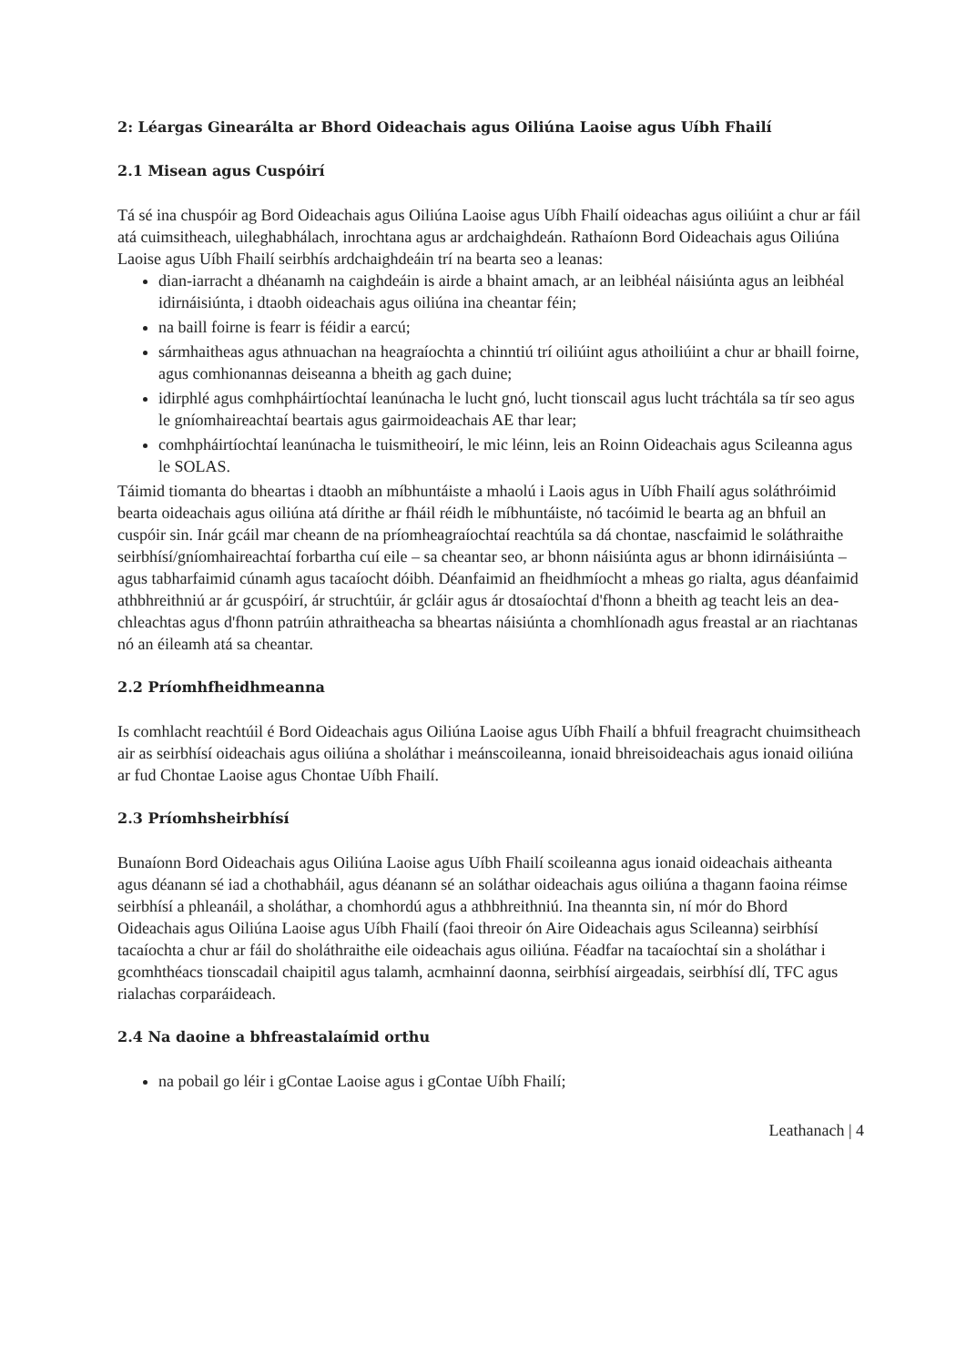2: Léargas Ginearálta ar Bhord Oideachais agus Oiliúna Laoise agus Uíbh Fhailí
2.1 Misean agus Cuspóirí
Tá sé ina chuspóir ag Bord Oideachais agus Oiliúna Laoise agus Uíbh Fhailí oideachas agus oiliúint a chur ar fáil atá cuimsitheach, uileghabhálach, inrochtana agus ar ardchaighdeán. Rathaíonn Bord Oideachais agus Oiliúna Laoise agus Uíbh Fhailí seirbhís ardchaighdeáin trí na bearta seo a leanas:
dian-iarracht a dhéanamh na caighdeáin is airde a bhaint amach, ar an leibhéal náisiúnta agus an leibhéal idirnáisiúnta, i dtaobh oideachais agus oiliúna ina cheantar féin;
na baill foirne is fearr is féidir a earcú;
sármhaitheas agus athnuachan na heagraíochta a chinntiú trí oiliúint agus athoiliúint a chur ar bhaill foirne, agus comhionannas deiseanna a bheith ag gach duine;
idirphlé agus comhpháirtíochtaí leanúnacha le lucht gnó, lucht tionscail agus lucht tráchtála sa tír seo agus le gníomhaireachtaí beartais agus gairmoideachais AE thar lear;
comhpháirtíochtaí leanúnacha le tuismitheoirí, le mic léinn, leis an Roinn Oideachais agus Scileanna agus le SOLAS.
Táimid tiomanta do bheartas i dtaobh an míbhuntáiste a mhaolú i Laois agus in Uíbh Fhailí agus soláthróimid bearta oideachais agus oiliúna atá dírithe ar fháil réidh le míbhuntáiste, nó tacóimid le bearta ag an bhfuil an cuspóir sin. Inár gcáil mar cheann de na príomheagraíochtaí reachtúla sa dá chontae, nascfaimid le soláthraithe seirbhísí/gníomhaireachtaí forbartha cuí eile – sa cheantar seo, ar bhonn náisiúnta agus ar bhonn idirnáisiúnta – agus tabharfaimid cúnamh agus tacaíocht dóibh. Déanfaimid an fheidhmíocht a mheas go rialta, agus déanfaimid athbhreithniú ar ár gcuspóirí, ár struchtúir, ár gcláir agus ár dtosaíochtaí d'fhonn a bheith ag teacht leis an dea-chleachtas agus d'fhonn patrúin athraitheacha sa bheartas náisiúnta a chomhlíonadh agus freastal ar an riachtanas nó an éileamh atá sa cheantar.
2.2 Príomhfheidhmeanna
Is comhlacht reachtúil é Bord Oideachais agus Oiliúna Laoise agus Uíbh Fhailí a bhfuil freagracht chuimsitheach air as seirbhísí oideachais agus oiliúna a sholáthar i meánscoileanna, ionaid bhreisoideachais agus ionaid oiliúna ar fud Chontae Laoise agus Chontae Uíbh Fhailí.
2.3 Príomhsheirbhísí
Bunaíonn Bord Oideachais agus Oiliúna Laoise agus Uíbh Fhailí scoileanna agus ionaid oideachais aitheanta agus déanann sé iad a chothabháil, agus déanann sé an soláthar oideachais agus oiliúna a thagann faoina réimse seirbhísí a phleanáil, a sholáthar, a chomhordú agus a athbhreithniú. Ina theannta sin, ní mór do Bhord Oideachais agus Oiliúna Laoise agus Uíbh Fhailí (faoi threoir ón Aire Oideachais agus Scileanna) seirbhísí tacaíochta a chur ar fáil do sholáthraithe eile oideachais agus oiliúna. Féadfar na tacaíochtaí sin a sholáthar i gcomhthéacs tionscadail chaipitil agus talamh, acmhainní daonna, seirbhísí airgeadais, seirbhísí dlí, TFC agus rialachas corparáideach.
2.4 Na daoine a bhfreastalaímid orthu
na pobail go léir i gContae Laoise agus i gContae Uíbh Fhailí;
Leathanach | 4